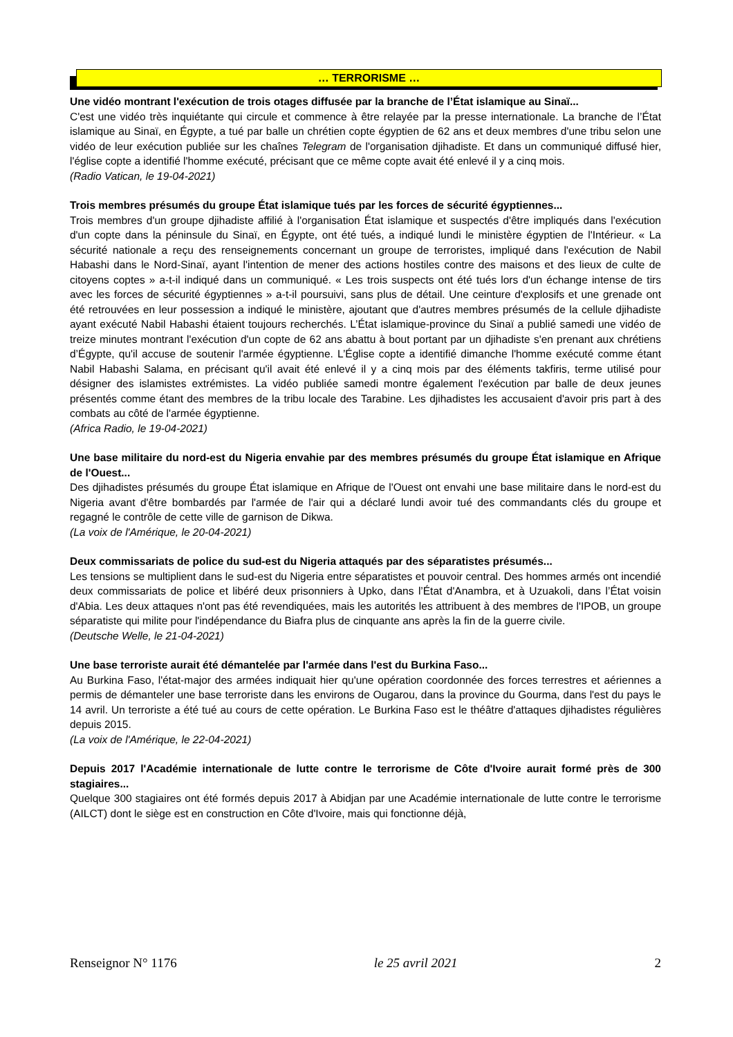… TERRORISME …
Une vidéo montrant l'exécution de trois otages diffusée par la branche de l’État islamique au Sinaï...
C'est une vidéo très inquiétante qui circule et commence à être relayée par la presse internationale. La branche de l’État islamique au Sinaï, en Égypte, a tué par balle un chrétien copte égyptien de 62 ans et deux membres d'une tribu selon une vidéo de leur exécution publiée sur les chaînes Telegram de l'organisation djihadiste. Et dans un communiqué diffusé hier, l'église copte a identifié l'homme exécuté, précisant que ce même copte avait été enlevé il y a cinq mois.
(Radio Vatican, le 19-04-2021)
Trois membres présumés du groupe État islamique tués par les forces de sécurité égyptiennes...
Trois membres d'un groupe djihadiste affilié à l'organisation État islamique et suspectés d'être impliqués dans l'exécution d'un copte dans la péninsule du Sinaï, en Égypte, ont été tués, a indiqué lundi le ministère égyptien de l'Intérieur. « La sécurité nationale a reçu des renseignements concernant un groupe de terroristes, impliqué dans l'exécution de Nabil Habashi dans le Nord-Sinaï, ayant l'intention de mener des actions hostiles contre des maisons et des lieux de culte de citoyens coptes » a-t-il indiqué dans un communiqué. « Les trois suspects ont été tués lors d'un échange intense de tirs avec les forces de sécurité égyptiennes » a-t-il poursuivi, sans plus de détail. Une ceinture d'explosifs et une grenade ont été retrouvées en leur possession a indiqué le ministère, ajoutant que d'autres membres présumés de la cellule djihadiste ayant exécuté Nabil Habashi étaient toujours recherchés. L’État islamique-province du Sinaï a publié samedi une vidéo de treize minutes montrant l'exécution d'un copte de 62 ans abattu à bout portant par un djihadiste s'en prenant aux chrétiens d’Égypte, qu'il accuse de soutenir l'armée égyptienne. L’Église copte a identifié dimanche l'homme exécuté comme étant Nabil Habashi Salama, en précisant qu'il avait été enlevé il y a cinq mois par des éléments takfiris, terme utilisé pour désigner des islamistes extrémistes. La vidéo publiée samedi montre également l'exécution par balle de deux jeunes présentés comme étant des membres de la tribu locale des Tarabine. Les djihadistes les accusaient d'avoir pris part à des combats au côté de l'armée égyptienne.
(Africa Radio, le 19-04-2021)
Une base militaire du nord-est du Nigeria envahie par des membres présumés du groupe État islamique en Afrique de l'Ouest...
Des djihadistes présumés du groupe État islamique en Afrique de l'Ouest ont envahi une base militaire dans le nord-est du Nigeria avant d'être bombardés par l'armée de l'air qui a déclaré lundi avoir tué des commandants clés du groupe et regagné le contrôle de cette ville de garnison de Dikwa.
(La voix de l'Amérique, le 20-04-2021)
Deux commissariats de police du sud-est du Nigeria attaqués par des séparatistes présumés...
Les tensions se multiplient dans le sud-est du Nigeria entre séparatistes et pouvoir central. Des hommes armés ont incendié deux commissariats de police et libéré deux prisonniers à Upko, dans l’État d'Anambra, et à Uzuakoli, dans l’État voisin d'Abia. Les deux attaques n'ont pas été revendiquées, mais les autorités les attribuent à des membres de l'IPOB, un groupe séparatiste qui milite pour l'indépendance du Biafra plus de cinquante ans après la fin de la guerre civile.
(Deutsche Welle, le 21-04-2021)
Une base terroriste aurait été démantelée par l'armée dans l'est du Burkina Faso...
Au Burkina Faso, l'état-major des armées indiquait hier qu'une opération coordonnée des forces terrestres et aériennes a permis de démanteler une base terroriste dans les environs de Ougarou, dans la province du Gourma, dans l'est du pays le 14 avril. Un terroriste a été tué au cours de cette opération. Le Burkina Faso est le théâtre d'attaques djihadistes régulières depuis 2015.
(La voix de l'Amérique, le 22-04-2021)
Depuis 2017 l'Académie internationale de lutte contre le terrorisme de Côte d'Ivoire aurait formé près de 300 stagiaires...
Quelque 300 stagiaires ont été formés depuis 2017 à Abidjan par une Académie internationale de lutte contre le terrorisme (AILCT) dont le siège est en construction en Côte d'Ivoire, mais qui fonctionne déjà,
Renseignor N° 1176 le 25 avril 2021 2